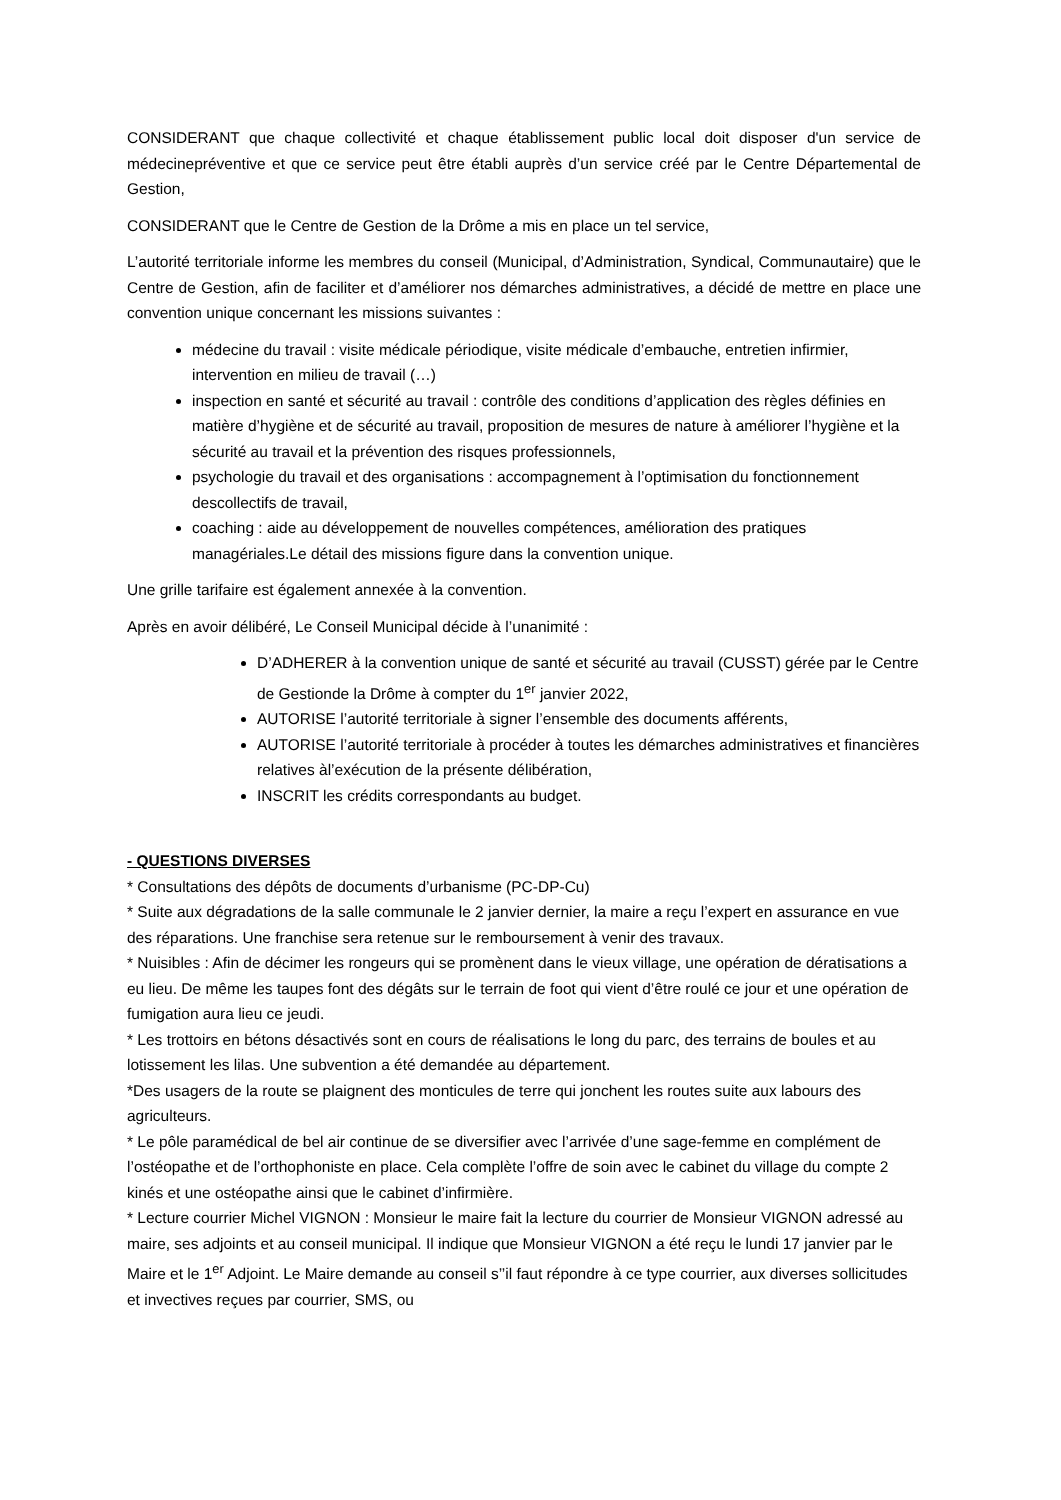CONSIDERANT que chaque collectivité et chaque établissement public local doit disposer d'un service de médecinepréventive et que ce service peut être établi auprès d’un service créé par le Centre Départemental de Gestion,
CONSIDERANT que le Centre de Gestion de la Drôme a mis en place un tel service,
L’autorité territoriale informe les membres du conseil (Municipal, d’Administration, Syndical, Communautaire) que le Centre de Gestion, afin de faciliter et d’améliorer nos démarches administratives, a décidé de mettre en place une convention unique concernant les missions suivantes :
médecine du travail : visite médicale périodique, visite médicale d’embauche, entretien infirmier, intervention en milieu de travail (…)
inspection en santé et sécurité au travail : contrôle des conditions d’application des règles définies en matière d’hygiène et de sécurité au travail, proposition de mesures de nature à améliorer l’hygiène et la sécurité au travail et la prévention des risques professionnels,
psychologie du travail et des organisations : accompagnement à l’optimisation du fonctionnement descollectifs de travail,
coaching : aide au développement de nouvelles compétences, amélioration des pratiques managériales.Le détail des missions figure dans la convention unique.
Une grille tarifaire est également annexée à la convention.
Après en avoir délibéré, Le Conseil Municipal décide à l’unanimité :
D’ADHERER à la convention unique de santé et sécurité au travail (CUSST) gérée par le Centre de Gestionde la Drôme à compter du 1<sup>er</sup> janvier 2022,
AUTORISE l’autorité territoriale à signer l’ensemble des documents afférents,
AUTORISE l’autorité territoriale à procéder à toutes les démarches administratives et financières relatives àl’exécution de la présente délibération,
INSCRIT les crédits correspondants au budget.
- QUESTIONS DIVERSES
* Consultations des dépôts de documents d’urbanisme (PC-DP-Cu)
* Suite aux dégradations de la salle communale le 2 janvier dernier, la maire a reçu l’expert en assurance en vue des réparations. Une franchise sera retenue sur le remboursement à venir des travaux.
* Nuisibles : Afin de décimer les rongeurs qui se promènent dans le vieux village, une opération de dératisations a eu lieu. De même les taupes font des dégâts sur le terrain de foot qui vient d’être roulé ce jour et une opération de fumigation aura lieu ce jeudi.
* Les trottoirs en bétons désactivés sont en cours de réalisations le long du parc, des terrains de boules et au lotissement les lilas. Une subvention a été demandée au département.
*Des usagers de la route se plaignent des monticules de terre qui jonchent les routes suite aux labours des agriculteurs.
* Le pôle paramédical de bel air continue de se diversifier avec l’arrivée d’une sage-femme en complément de l’ostéopathe et de l’orthophoniste en place. Cela complète l’offre de soin avec le cabinet du village du compte 2 kinés et une ostéopathe ainsi que le cabinet d’infirmière.
* Lecture courrier Michel VIGNON : Monsieur le maire fait la lecture du courrier de Monsieur VIGNON adressé au maire, ses adjoints et au conseil municipal. Il indique que Monsieur VIGNON a été reçu le lundi 17 janvier par le Maire et le 1<sup>er</sup> Adjoint. Le Maire demande au conseil s’’il faut répondre à ce type courrier, aux diverses sollicitudes et invectives reçues par courrier, SMS, ou